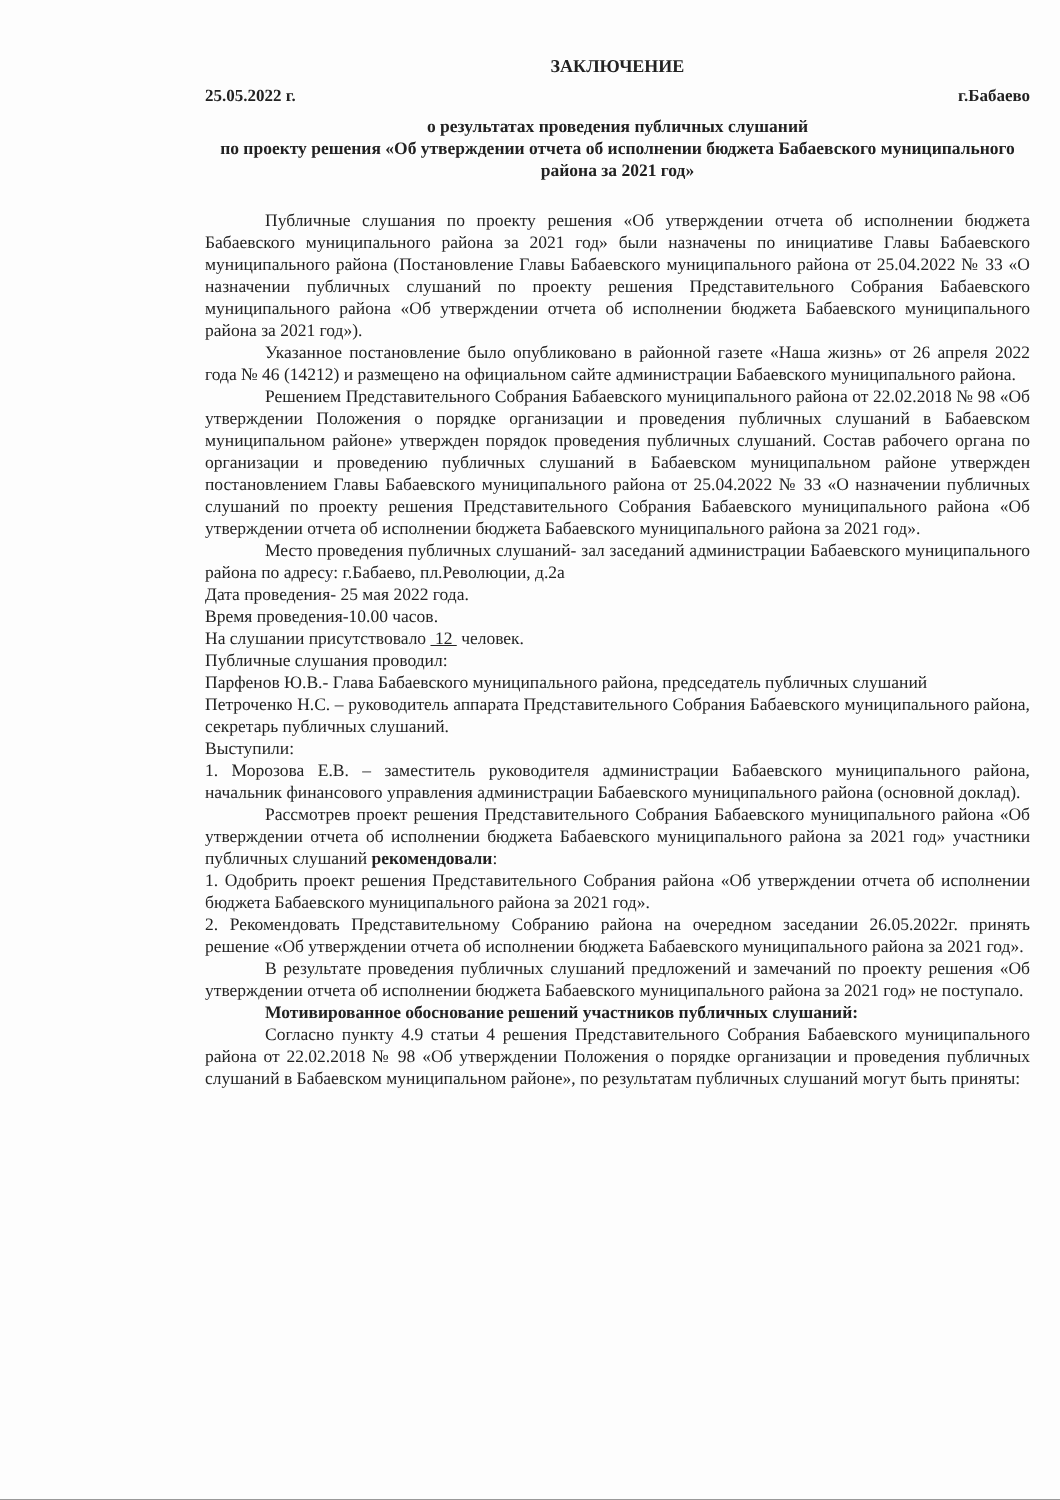ЗАКЛЮЧЕНИЕ
25.05.2022 г. г.Бабаево
о результатах проведения публичных слушаний
по проекту решения «Об утверждении отчета об исполнении бюджета Бабаевского муниципального района за 2021 год»
Публичные слушания по проекту решения «Об утверждении отчета об исполнении бюджета Бабаевского муниципального района за 2021 год» были назначены по инициативе Главы Бабаевского муниципального района (Постановление Главы Бабаевского муниципального района от 25.04.2022 № 33 «О назначении публичных слушаний по проекту решения Представительного Собрания Бабаевского муниципального района «Об утверждении отчета об исполнении бюджета Бабаевского муниципального района за 2021 год»).
Указанное постановление было опубликовано в районной газете «Наша жизнь» от 26 апреля 2022 года № 46 (14212) и размещено на официальном сайте администрации Бабаевского муниципального района.
Решением Представительного Собрания Бабаевского муниципального района от 22.02.2018 № 98 «Об утверждении Положения о порядке организации и проведения публичных слушаний в Бабаевском муниципальном районе» утвержден порядок проведения публичных слушаний. Состав рабочего органа по организации и проведению публичных слушаний в Бабаевском муниципальном районе утвержден постановлением Главы Бабаевского муниципального района от 25.04.2022 № 33 «О назначении публичных слушаний по проекту решения Представительного Собрания Бабаевского муниципального района «Об утверждении отчета об исполнении бюджета Бабаевского муниципального района за 2021 год».
Место проведения публичных слушаний- зал заседаний администрации Бабаевского муниципального района по адресу: г.Бабаево, пл.Революции, д.2а
Дата проведения- 25 мая 2022 года.
Время проведения-10.00 часов.
На слушании присутствовало 12 человек.
Публичные слушания проводил:
Парфенов Ю.В.- Глава Бабаевского муниципального района, председатель публичных слушаний
Петроченко Н.С. – руководитель аппарата Представительного Собрания Бабаевского муниципального района, секретарь публичных слушаний.
Выступили:
1. Морозова Е.В. – заместитель руководителя администрации Бабаевского муниципального района, начальник финансового управления администрации Бабаевского муниципального района (основной доклад).
Рассмотрев проект решения Представительного Собрания Бабаевского муниципального района «Об утверждении отчета об исполнении бюджета Бабаевского муниципального района за 2021 год» участники публичных слушаний рекомендовали:
1. Одобрить проект решения Представительного Собрания района «Об утверждении отчета об исполнении бюджета Бабаевского муниципального района за 2021 год».
2. Рекомендовать Представительному Собранию района на очередном заседании 26.05.2022г. принять решение «Об утверждении отчета об исполнении бюджета Бабаевского муниципального района за 2021 год».
В результате проведения публичных слушаний предложений и замечаний по проекту решения «Об утверждении отчета об исполнении бюджета Бабаевского муниципального района за 2021 год» не поступало.
Мотивированное обоснование решений участников публичных слушаний:
Согласно пункту 4.9 статьи 4 решения Представительного Собрания Бабаевского муниципального района от 22.02.2018 № 98 «Об утверждении Положения о порядке организации и проведения публичных слушаний в Бабаевском муниципальном районе», по результатам публичных слушаний могут быть приняты: